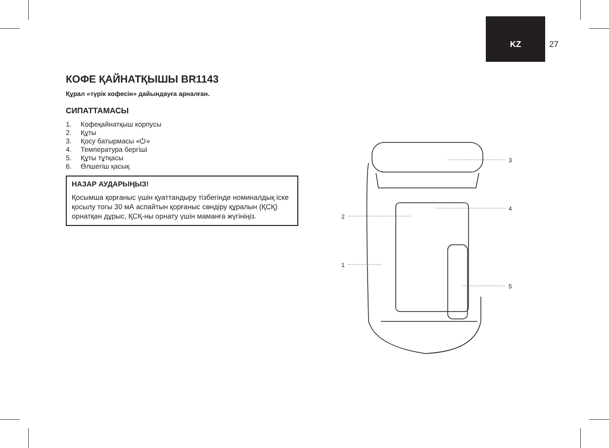KZ 27
КОФЕ ҚАЙНАТҚЫШЫ BR1143
Құрал «түрік кофесін» дайындауға арналған.
СИПАТТАМАСЫ
1. Кофеқайнатқыш корпусы
2. Құты
3. Қосу батырмасы «⏻»
4. Температура бергіші
5. Құты тұтқасы
6. Өлшегіш қасық
НАЗАР АУДАРЫҢЫЗ!
Қосымша қорғаныс үшін қуаттандыру тізбегінде номиналдық іске қосылу тогы 30 мА аспайтын қорғаныс сөндіру құралын (ҚСҚ) орнатқан дұрыс, ҚСҚ-ны орнату үшін маманға жүгініңіз.
3
4
2
1
5